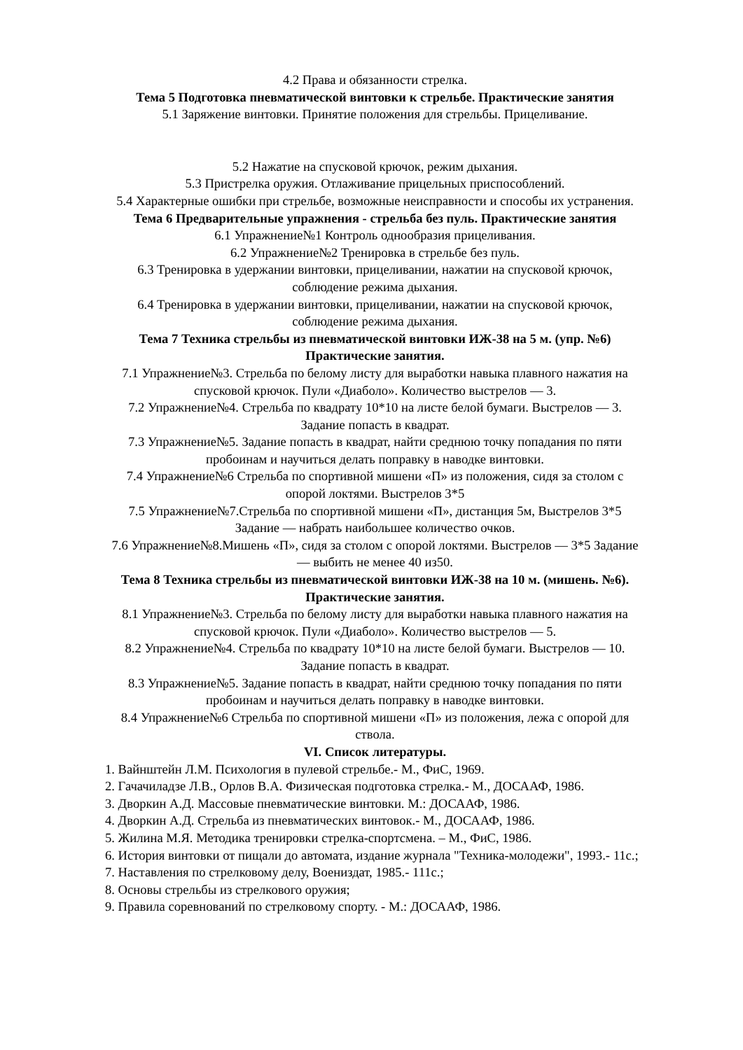4.2 Права и обязанности стрелка.
Тема 5 Подготовка пневматической винтовки к стрельбе. Практические занятия
5.1 Заряжение винтовки. Принятие положения для стрельбы. Прицеливание.
5.2 Нажатие на спусковой крючок, режим дыхания.
5.3 Пристрелка оружия. Отлаживание прицельных приспособлений.
5.4 Характерные ошибки при стрельбе, возможные неисправности и способы их устранения.
Тема 6 Предварительные упражнения - стрельба без пуль. Практические занятия
6.1 Упражнение№1 Контроль однообразия прицеливания.
6.2 Упражнение№2 Тренировка в стрельбе без пуль.
6.3 Тренировка в удержании винтовки, прицеливании, нажатии на спусковой крючок, соблюдение режима дыхания.
6.4 Тренировка в удержании винтовки, прицеливании, нажатии на спусковой крючок, соблюдение режима дыхания.
Тема 7 Техника стрельбы из пневматической винтовки ИЖ-38 на 5 м. (упр. №6) Практические занятия.
7.1 Упражнение№3. Стрельба по белому листу для выработки навыка плавного нажатия на спусковой крючок. Пули «Диаболо». Количество выстрелов — 3.
7.2 Упражнение№4. Стрельба по квадрату 10*10 на листе белой бумаги. Выстрелов — 3. Задание попасть в квадрат.
7.3 Упражнение№5. Задание попасть в квадрат, найти среднюю точку попадания по пяти пробоинам и научиться делать поправку в наводке винтовки.
7.4 Упражнение№6 Стрельба по спортивной мишени «П» из положения, сидя за столом с опорой локтями. Выстрелов 3*5
7.5 Упражнение№7.Стрельба по спортивной мишени «П», дистанция 5м, Выстрелов 3*5 Задание — набрать наибольшее количество очков.
7.6 Упражнение№8.Мишень «П», сидя за столом с опорой локтями. Выстрелов — 3*5 Задание — выбить не менее 40 из50.
Тема 8 Техника стрельбы из пневматической винтовки ИЖ-38 на 10 м. (мишень. №6). Практические занятия.
8.1 Упражнение№3. Стрельба по белому листу для выработки навыка плавного нажатия на спусковой крючок. Пули «Диаболо». Количество выстрелов — 5.
8.2 Упражнение№4. Стрельба по квадрату 10*10 на листе белой бумаги. Выстрелов — 10. Задание попасть в квадрат.
8.3 Упражнение№5. Задание попасть в квадрат, найти среднюю точку попадания по пяти пробоинам и научиться делать поправку в наводке винтовки.
8.4 Упражнение№6 Стрельба по спортивной мишени «П» из положения, лежа с опорой для ствола.
VI. Список литературы.
1. Вайнштейн Л.М. Психология в пулевой стрельбе.- М., ФиС, 1969.
2. Гачачиладзе Л.В., Орлов В.А. Физическая подготовка стрелка.- М., ДОСААФ, 1986.
3. Дворкин А.Д. Массовые пневматические винтовки. М.: ДОСААФ, 1986.
4. Дворкин А.Д. Стрельба из пневматических винтовок.- М., ДОСААФ, 1986.
5. Жилина М.Я. Методика тренировки стрелка-спортсмена. – М., ФиС, 1986.
6. История винтовки от пищали до автомата, издание журнала "Техника-молодежи", 1993.- 11с.;
7. Наставления по стрелковому делу, Воениздат, 1985.- 111с.;
8. Основы стрельбы из стрелкового оружия;
9. Правила соревнований по стрелковому спорту. - М.: ДОСААФ, 1986.